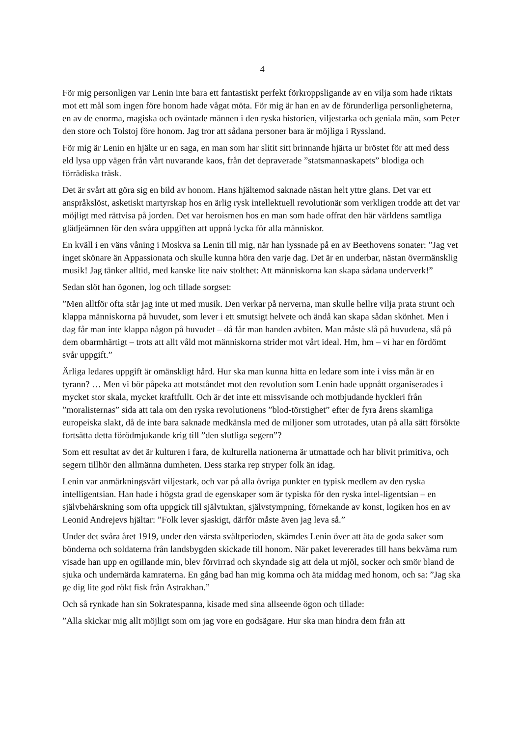4
För mig personligen var Lenin inte bara ett fantastiskt perfekt förkroppsligande av en vilja som hade riktats mot ett mål som ingen före honom hade vågat möta. För mig är han en av de förunderliga personligheterna, en av de enorma, magiska och oväntade männen i den ryska historien, viljestarka och geniala män, som Peter den store och Tolstoj före honom. Jag tror att sådana personer bara är möjliga i Ryssland.
För mig är Lenin en hjälte ur en saga, en man som har slitit sitt brinnande hjärta ur bröstet för att med dess eld lysa upp vägen från vårt nuvarande kaos, från det depraverade ”statsmannaskapets” blodiga och förrädiska träsk.
Det är svårt att göra sig en bild av honom. Hans hjältemod saknade nästan helt yttre glans. Det var ett anspråkslöst, asketiskt martyrskap hos en ärlig rysk intellektuell revolutionär som verkligen trodde att det var möjligt med rättvisa på jorden. Det var heroismen hos en man som hade offrat den här världens samtliga glädjeämnen för den svåra uppgiften att uppnå lycka för alla människor.
En kväll i en väns våning i Moskva sa Lenin till mig, när han lyssnade på en av Beethovens sonater: ”Jag vet inget skönare än Appassionata och skulle kunna höra den varje dag. Det är en underbar, nästan övermänsklig musik! Jag tänker alltid, med kanske lite naiv stolthet: Att människorna kan skapa sådana underverk!”
Sedan slöt han ögonen, log och tillade sorgset:
”Men alltför ofta står jag inte ut med musik. Den verkar på nerverna, man skulle hellre vilja prata strunt och klappa människorna på huvudet, som lever i ett smutsigt helvete och ändå kan skapa sådan skönhet. Men i dag får man inte klappa någon på huvudet – då får man handen avbiten. Man måste slå på huvudena, slå på dem obarmhärtigt – trots att allt våld mot människorna strider mot vårt ideal. Hm, hm – vi har en fördömt svår uppgift.”
Ärliga ledares uppgift är omänskligt hård. Hur ska man kunna hitta en ledare som inte i viss mån är en tyrann? … Men vi bör påpeka att motståndet mot den revolution som Lenin hade uppnått organiserades i mycket stor skala, mycket kraftfullt. Och är det inte ett missvisande och motbjudande hyckleri från ”moralisternas” sida att tala om den ryska revolutionens ”blod-törstighet” efter de fyra årens skamliga europeiska slakt, då de inte bara saknade medkänsla med de miljoner som utrotades, utan på alla sätt försökte fortsätta detta förödmjukande krig till ”den slutliga segern”?
Som ett resultat av det är kulturen i fara, de kulturella nationerna är utmattade och har blivit primitiva, och segern tillhör den allmänna dumheten. Dess starka rep stryper folk än idag.
Lenin var anmärkningsvärt viljestark, och var på alla övriga punkter en typisk medlem av den ryska intelligentsian. Han hade i högsta grad de egenskaper som är typiska för den ryska intel-ligentsian – en självbehärskning som ofta uppgick till självtuktan, självstympning, förnekande av konst, logiken hos en av Leonid Andrejevs hjältar: ”Folk lever sjaskigt, därför måste även jag leva så.”
Under det svåra året 1919, under den värsta svältperioden, skämdes Lenin över att äta de goda saker som bönderna och soldaterna från landsbygden skickade till honom. När paket levererades till hans bekväma rum visade han upp en ogillande min, blev förvirrad och skyndade sig att dela ut mjöl, socker och smör bland de sjuka och undernärda kamraterna. En gång bad han mig komma och äta middag med honom, och sa: ”Jag ska ge dig lite god rökt fisk från Astrakhan.”
Och så rynkade han sin Sokratespanna, kisade med sina allseende ögon och tillade:
”Alla skickar mig allt möjligt som om jag vore en godsägare. Hur ska man hindra dem från att